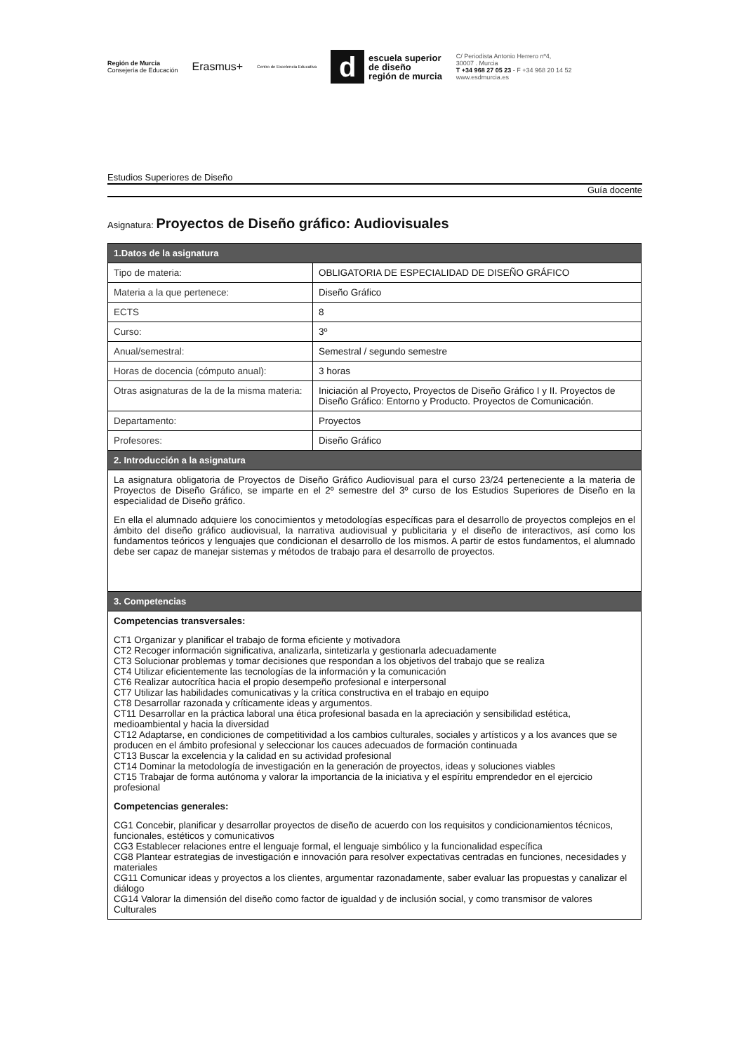Región de Murcia
Consejería de Educación
Erasmus+
Centro de Excelencia Educativa
d
escuela superior
de diseño
región de murcia
C/ Periodista Antonio Herrero nº4,
30007 . Murcia
T +34 968 27 05 23 - F +34 968 20 14 52
www.esdmurcia.es
Estudios Superiores de Diseño
Guía docente
Asignatura: Proyectos de Diseño gráfico: Audiovisuales
| 1.Datos de la asignatura | |
| --- | --- |
| Tipo de materia: | OBLIGATORIA DE ESPECIALIDAD DE DISEÑO GRÁFICO |
| Materia a la que pertenece: | Diseño Gráfico |
| ECTS | 8 |
| Curso: | 3º |
| Anual/semestral: | Semestral / segundo semestre |
| Horas de docencia (cómputo anual): | 3 horas |
| Otras asignaturas de la de la misma materia: | Iniciación al Proyecto, Proyectos de Diseño Gráfico I y II. Proyectos de Diseño Gráfico: Entorno y Producto. Proyectos de Comunicación. |
| Departamento: | Proyectos |
| Profesores: | Diseño Gráfico |
| 2. Introducción a la asignatura | |
| La asignatura obligatoria de Proyectos de Diseño Gráfico Audiovisual para el curso 23/24 perteneciente a la materia de Proyectos de Diseño Gráfico, se imparte en el 2º semestre del 3º curso de los Estudios Superiores de Diseño en la especialidad de Diseño gráfico. En ella el alumnado adquiere los conocimientos y metodologías específicas para el desarrollo de proyectos complejos en el ámbito del diseño gráfico audiovisual, la narrativa audiovisual y publicitaria y el diseño de interactivos, así como los fundamentos teóricos y lenguajes que condicionan el desarrollo de los mismos. A partir de estos fundamentos, el alumnado debe ser capaz de manejar sistemas y métodos de trabajo para el desarrollo de proyectos. | |
| 3. Competencias | |
| Competencias transversales: CT1 Organizar y planificar el trabajo de forma eficiente y motivadora CT2 Recoger información significativa, analizarla, sintetizarla y gestionarla adecuadamente CT3 Solucionar problemas y tomar decisiones que respondan a los objetivos del trabajo que se realiza CT4 Utilizar eficientemente las tecnologías de la información y la comunicación CT6 Realizar autocrítica hacia el propio desempeño profesional e interpersonal CT7 Utilizar las habilidades comunicativas y la crítica constructiva en el trabajo en equipo CT8 Desarrollar razonada y críticamente ideas y argumentos. CT11 Desarrollar en la práctica laboral una ética profesional basada en la apreciación y sensibilidad estética, medioambiental y hacia la diversidad CT12 Adaptarse, en condiciones de competitividad a los cambios culturales, sociales y artísticos y a los avances que se producen en el ámbito profesional y seleccionar los cauces adecuados de formación continuada CT13 Buscar la excelencia y la calidad en su actividad profesional CT14 Dominar la metodología de investigación en la generación de proyectos, ideas y soluciones viables CT15 Trabajar de forma autónoma y valorar la importancia de la iniciativa y el espíritu emprendedor en el ejercicio profesional Competencias generales: CG1 Concebir, planificar y desarrollar proyectos de diseño de acuerdo con los requisitos y condicionamientos técnicos, funcionales, estéticos y comunicativos CG3 Establecer relaciones entre el lenguaje formal, el lenguaje simbólico y la funcionalidad específica CG8 Plantear estrategias de investigación e innovación para resolver expectativas centradas en funciones, necesidades y materiales CG11 Comunicar ideas y proyectos a los clientes, argumentar razonadamente, saber evaluar las propuestas y canalizar el diálogo CG14 Valorar la dimensión del diseño como factor de igualdad y de inclusión social, y como transmisor de valores Culturales | |